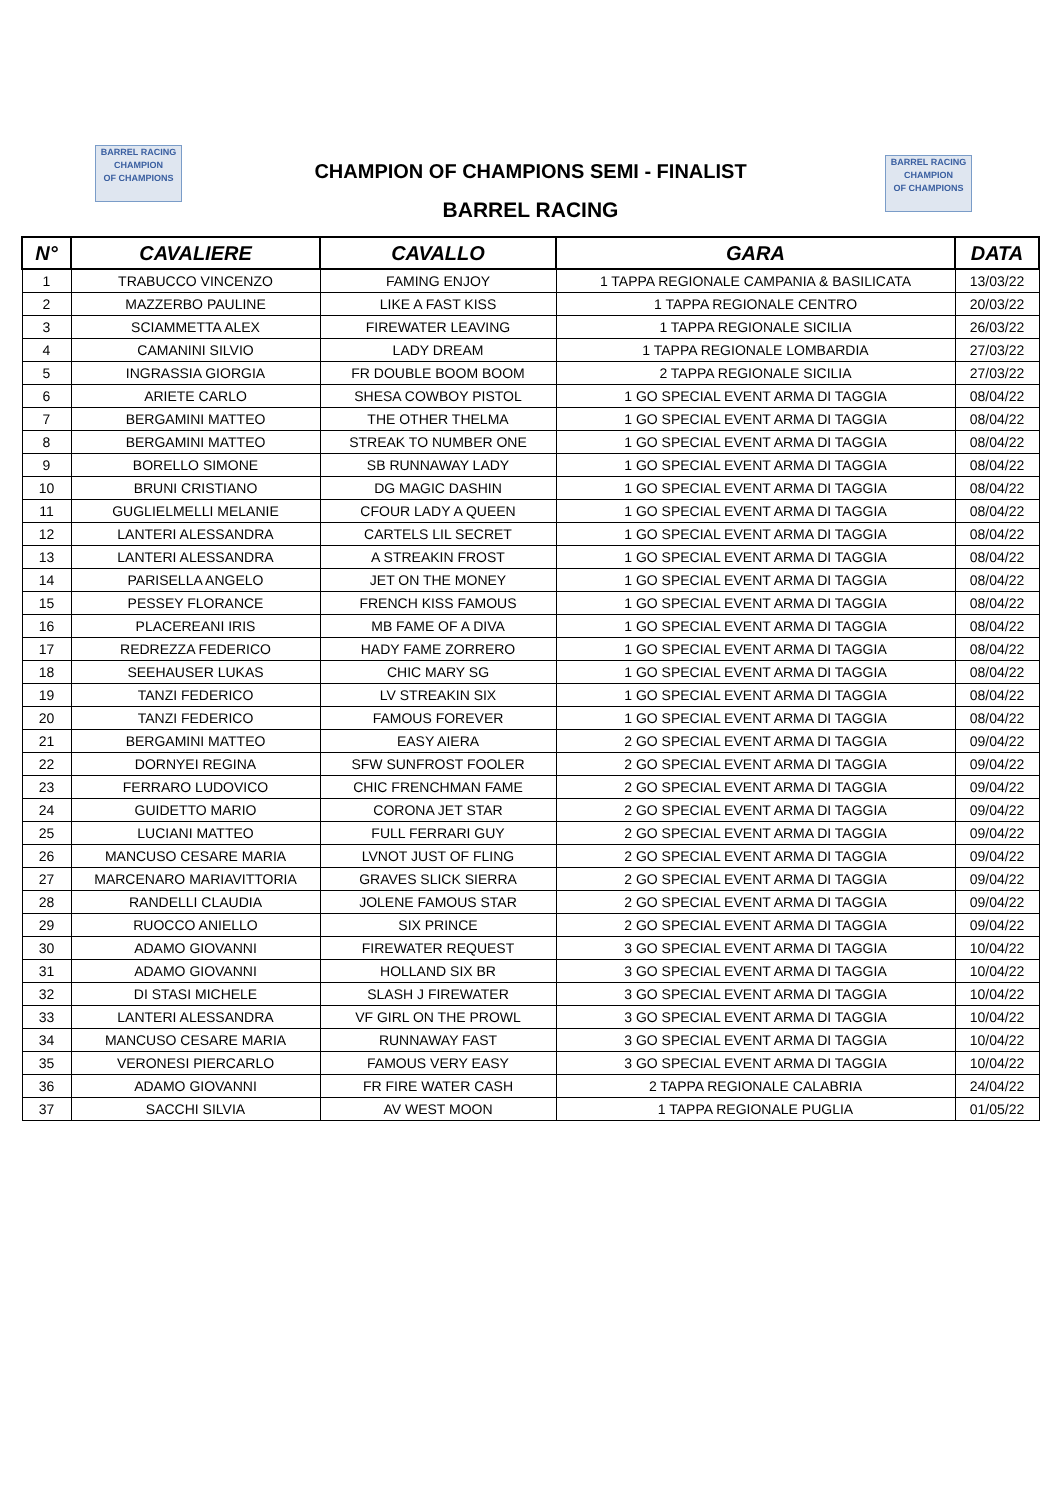BARREL RACING
CHAMPION
OF CHAMPIONS
CHAMPION OF CHAMPIONS SEMI - FINALIST
BARREL RACING
BARREL RACING
CHAMPION
OF CHAMPIONS
| N° | CAVALIERE | CAVALLO | GARA | DATA |
| --- | --- | --- | --- | --- |
| 1 | TRABUCCO VINCENZO | FAMING ENJOY | 1 TAPPA REGIONALE CAMPANIA & BASILICATA | 13/03/22 |
| 2 | MAZZERBO PAULINE | LIKE A FAST KISS | 1 TAPPA REGIONALE CENTRO | 20/03/22 |
| 3 | SCIAMMETTA ALEX | FIREWATER LEAVING | 1 TAPPA REGIONALE SICILIA | 26/03/22 |
| 4 | CAMANINI SILVIO | LADY DREAM | 1 TAPPA REGIONALE LOMBARDIA | 27/03/22 |
| 5 | INGRASSIA GIORGIA | FR DOUBLE BOOM BOOM | 2 TAPPA REGIONALE SICILIA | 27/03/22 |
| 6 | ARIETE CARLO | SHESA COWBOY PISTOL | 1 GO SPECIAL EVENT ARMA DI TAGGIA | 08/04/22 |
| 7 | BERGAMINI MATTEO | THE OTHER THELMA | 1 GO SPECIAL EVENT ARMA DI TAGGIA | 08/04/22 |
| 8 | BERGAMINI MATTEO | STREAK TO NUMBER ONE | 1 GO SPECIAL EVENT ARMA DI TAGGIA | 08/04/22 |
| 9 | BORELLO SIMONE | SB RUNNAWAY LADY | 1 GO SPECIAL EVENT ARMA DI TAGGIA | 08/04/22 |
| 10 | BRUNI CRISTIANO | DG MAGIC DASHIN | 1 GO SPECIAL EVENT ARMA DI TAGGIA | 08/04/22 |
| 11 | GUGLIELMELLI MELANIE | CFOUR LADY A QUEEN | 1 GO SPECIAL EVENT ARMA DI TAGGIA | 08/04/22 |
| 12 | LANTERI ALESSANDRA | CARTELS LIL SECRET | 1 GO SPECIAL EVENT ARMA DI TAGGIA | 08/04/22 |
| 13 | LANTERI ALESSANDRA | A STREAKIN FROST | 1 GO SPECIAL EVENT ARMA DI TAGGIA | 08/04/22 |
| 14 | PARISELLA ANGELO | JET ON THE MONEY | 1 GO SPECIAL EVENT ARMA DI TAGGIA | 08/04/22 |
| 15 | PESSEY FLORANCE | FRENCH KISS FAMOUS | 1 GO SPECIAL EVENT ARMA DI TAGGIA | 08/04/22 |
| 16 | PLACEREANI IRIS | MB FAME OF A DIVA | 1 GO SPECIAL EVENT ARMA DI TAGGIA | 08/04/22 |
| 17 | REDREZZA FEDERICO | HADY FAME ZORRERO | 1 GO SPECIAL EVENT ARMA DI TAGGIA | 08/04/22 |
| 18 | SEEHAUSER LUKAS | CHIC MARY SG | 1 GO SPECIAL EVENT ARMA DI TAGGIA | 08/04/22 |
| 19 | TANZI FEDERICO | LV STREAKIN SIX | 1 GO SPECIAL EVENT ARMA DI TAGGIA | 08/04/22 |
| 20 | TANZI FEDERICO | FAMOUS FOREVER | 1 GO SPECIAL EVENT ARMA DI TAGGIA | 08/04/22 |
| 21 | BERGAMINI MATTEO | EASY AIERA | 2 GO SPECIAL EVENT ARMA DI TAGGIA | 09/04/22 |
| 22 | DORNYEI REGINA | SFW SUNFROST FOOLER | 2 GO SPECIAL EVENT ARMA DI TAGGIA | 09/04/22 |
| 23 | FERRARO LUDOVICO | CHIC FRENCHMAN FAME | 2 GO SPECIAL EVENT ARMA DI TAGGIA | 09/04/22 |
| 24 | GUIDETTO MARIO | CORONA JET STAR | 2 GO SPECIAL EVENT ARMA DI TAGGIA | 09/04/22 |
| 25 | LUCIANI MATTEO | FULL FERRARI GUY | 2 GO SPECIAL EVENT ARMA DI TAGGIA | 09/04/22 |
| 26 | MANCUSO CESARE MARIA | LVNOT JUST OF FLING | 2 GO SPECIAL EVENT ARMA DI TAGGIA | 09/04/22 |
| 27 | MARCENARO MARIAVITTORIA | GRAVES SLICK SIERRA | 2 GO SPECIAL EVENT ARMA DI TAGGIA | 09/04/22 |
| 28 | RANDELLI CLAUDIA | JOLENE FAMOUS STAR | 2 GO SPECIAL EVENT ARMA DI TAGGIA | 09/04/22 |
| 29 | RUOCCO ANIELLO | SIX PRINCE | 2 GO SPECIAL EVENT ARMA DI TAGGIA | 09/04/22 |
| 30 | ADAMO GIOVANNI | FIREWATER REQUEST | 3 GO SPECIAL EVENT ARMA DI TAGGIA | 10/04/22 |
| 31 | ADAMO GIOVANNI | HOLLAND SIX BR | 3 GO SPECIAL EVENT ARMA DI TAGGIA | 10/04/22 |
| 32 | DI STASI MICHELE | SLASH J FIREWATER | 3 GO SPECIAL EVENT ARMA DI TAGGIA | 10/04/22 |
| 33 | LANTERI ALESSANDRA | VF GIRL ON THE PROWL | 3 GO SPECIAL EVENT ARMA DI TAGGIA | 10/04/22 |
| 34 | MANCUSO CESARE MARIA | RUNNAWAY FAST | 3 GO SPECIAL EVENT ARMA DI TAGGIA | 10/04/22 |
| 35 | VERONESI PIERCARLO | FAMOUS VERY EASY | 3 GO SPECIAL EVENT ARMA DI TAGGIA | 10/04/22 |
| 36 | ADAMO GIOVANNI | FR FIRE WATER CASH | 2 TAPPA REGIONALE CALABRIA | 24/04/22 |
| 37 | SACCHI SILVIA | AV WEST MOON | 1 TAPPA REGIONALE PUGLIA | 01/05/22 |